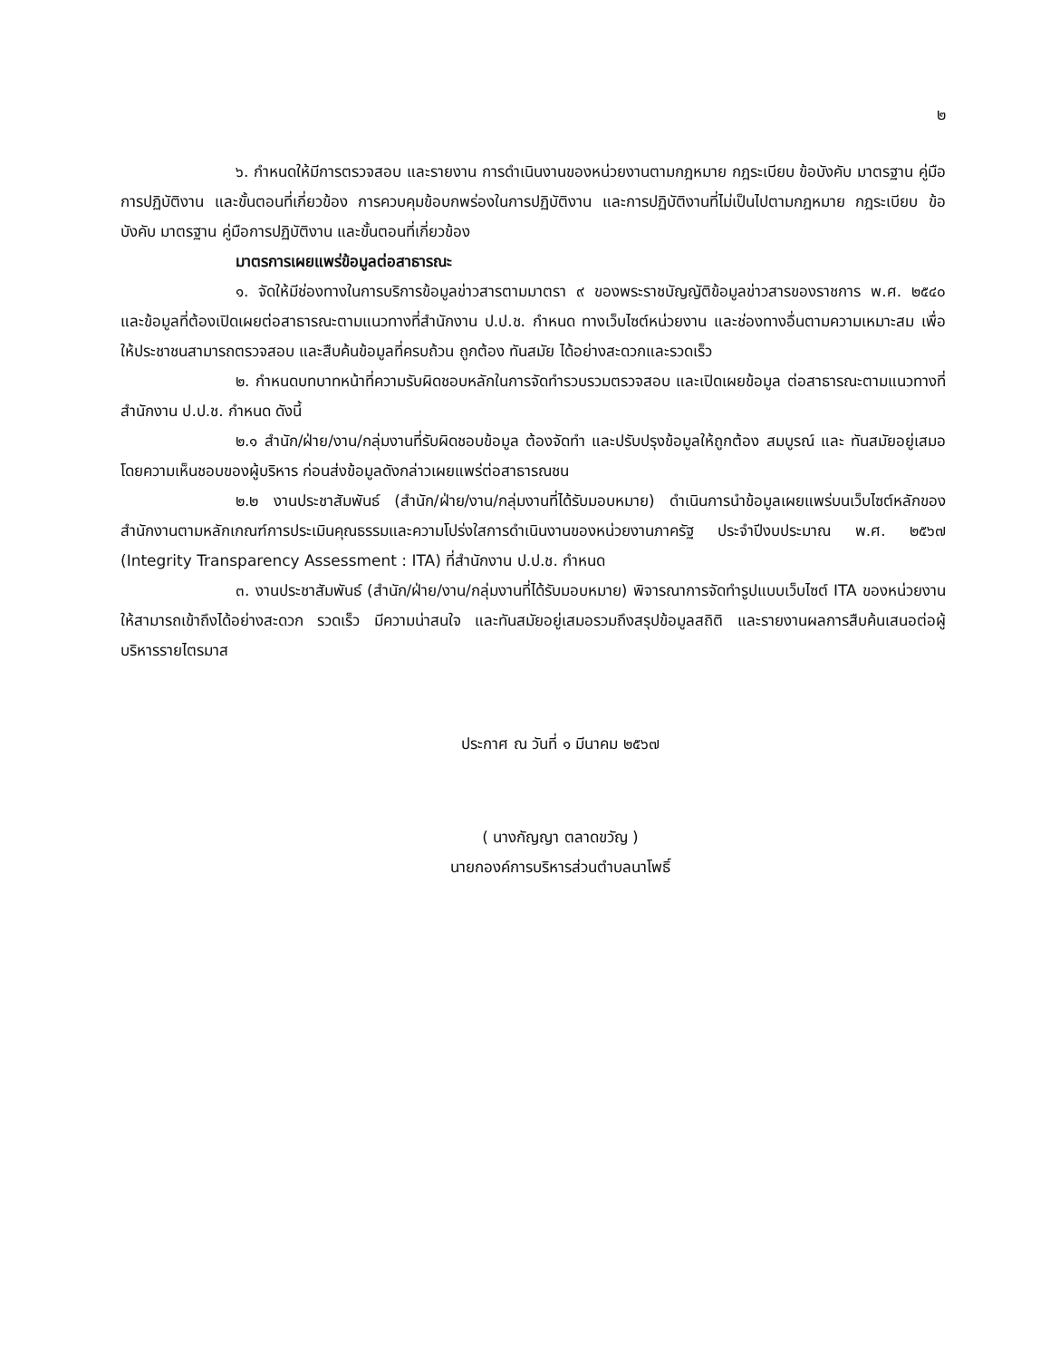๒
๖. กำหนดให้มีการตรวจสอบ และรายงาน การดำเนินงานของหน่วยงานตามกฎหมาย กฎระเบียบ ข้อบังคับ มาตรฐาน คู่มือการปฏิบัติงาน และขั้นตอนที่เกี่ยวข้อง การควบคุมข้อบกพร่องในการปฏิบัติงาน และการปฏิบัติงานที่ไม่เป็นไปตามกฎหมาย กฎระเบียบ ข้อบังคับ มาตรฐาน คู่มือการปฏิบัติงาน และขั้นตอนที่เกี่ยวข้อง
มาตรการเผยแพร่ข้อมูลต่อสาธารณะ
๑. จัดให้มีช่องทางในการบริการข้อมูลข่าวสารตามมาตรา ๙ ของพระราชบัญญัติข้อมูลข่าวสารของราชการ พ.ศ. ๒๕๔๐ และข้อมูลที่ต้องเปิดเผยต่อสาธารณะตามแนวทางที่สำนักงาน ป.ป.ช. กำหนด ทางเว็บไซต์หน่วยงาน และช่องทางอื่นตามความเหมาะสม เพื่อให้ประชาชนสามารถตรวจสอบ และสืบค้นข้อมูลที่ครบถ้วน ถูกต้อง ทันสมัย ได้อย่างสะดวกและรวดเร็ว
๒. กำหนดบทบาทหน้าที่ความรับผิดชอบหลักในการจัดทำรวบรวมตรวจสอบ และเปิดเผยข้อมูล ต่อสาธารณะตามแนวทางที่สำนักงาน ป.ป.ช. กำหนด ดังนี้
๒.๑ สำนัก/ฝ่าย/งาน/กลุ่มงานที่รับผิดชอบข้อมูล ต้องจัดทำ และปรับปรุงข้อมูลให้ถูกต้อง สมบูรณ์ และ ทันสมัยอยู่เสมอ โดยความเห็นชอบของผู้บริหาร ก่อนส่งข้อมูลดังกล่าวเผยแพร่ต่อสาธารณชน
๒.๒ งานประชาสัมพันธ์ (สำนัก/ฝ่าย/งาน/กลุ่มงานที่ได้รับมอบหมาย) ดำเนินการนำข้อมูลเผยแพร่บนเว็บไซต์หลักของสำนักงานตามหลักเกณฑ์การประเมินคุณธรรมและความโปร่งใสการดำเนินงานของหน่วยงานภาครัฐ ประจำปีงบประมาณ พ.ศ. ๒๕๖๗ (Integrity Transparency Assessment : ITA) ที่สำนักงาน ป.ป.ช. กำหนด
๓. งานประชาสัมพันธ์ (สำนัก/ฝ่าย/งาน/กลุ่มงานที่ได้รับมอบหมาย) พิจารณาการจัดทำรูปแบบเว็บไซต์ ITA ของหน่วยงาน ให้สามารถเข้าถึงได้อย่างสะดวก รวดเร็ว มีความน่าสนใจ และทันสมัยอยู่เสมอรวมถึงสรุปข้อมูลสถิติ และรายงานผลการสืบค้นเสนอต่อผู้บริหารรายไตรมาส
ประกาศ ณ วันที่ ๑ มีนาคม ๒๕๖๗
( นางกัญญา ตลาดขวัญ )
นายกองค์การบริหารส่วนตำบลนาโพธิ์